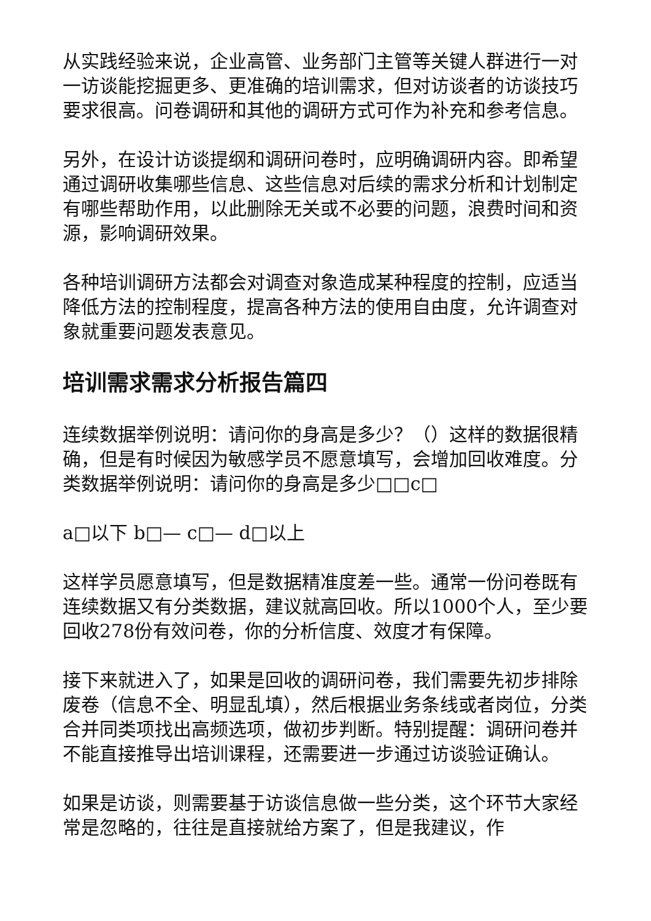从实践经验来说，企业高管、业务部门主管等关键人群进行一对一访谈能挖掘更多、更准确的培训需求，但对访谈者的访谈技巧要求很高。问卷调研和其他的调研方式可作为补充和参考信息。
另外，在设计访谈提纲和调研问卷时，应明确调研内容。即希望通过调研收集哪些信息、这些信息对后续的需求分析和计划制定有哪些帮助作用，以此删除无关或不必要的问题，浪费时间和资源，影响调研效果。
各种培训调研方法都会对调查对象造成某种程度的控制，应适当降低方法的控制程度，提高各种方法的使用自由度，允许调查对象就重要问题发表意见。
培训需求需求分析报告篇四
连续数据举例说明：请问你的身高是多少？（）这样的数据很精确，但是有时候因为敏感学员不愿意填写，会增加回收难度。分类数据举例说明：请问你的身高是多少□□c□
a□以下 b□— c□— d□以上
这样学员愿意填写，但是数据精准度差一些。通常一份问卷既有连续数据又有分类数据，建议就高回收。所以1000个人，至少要回收278份有效问卷，你的分析信度、效度才有保障。
接下来就进入了，如果是回收的调研问卷，我们需要先初步排除废卷（信息不全、明显乱填），然后根据业务条线或者岗位，分类合并同类项找出高频选项，做初步判断。特别提醒：调研问卷并不能直接推导出培训课程，还需要进一步通过访谈验证确认。
如果是访谈，则需要基于访谈信息做一些分类，这个环节大家经常是忽略的，往往是直接就给方案了，但是我建议，作